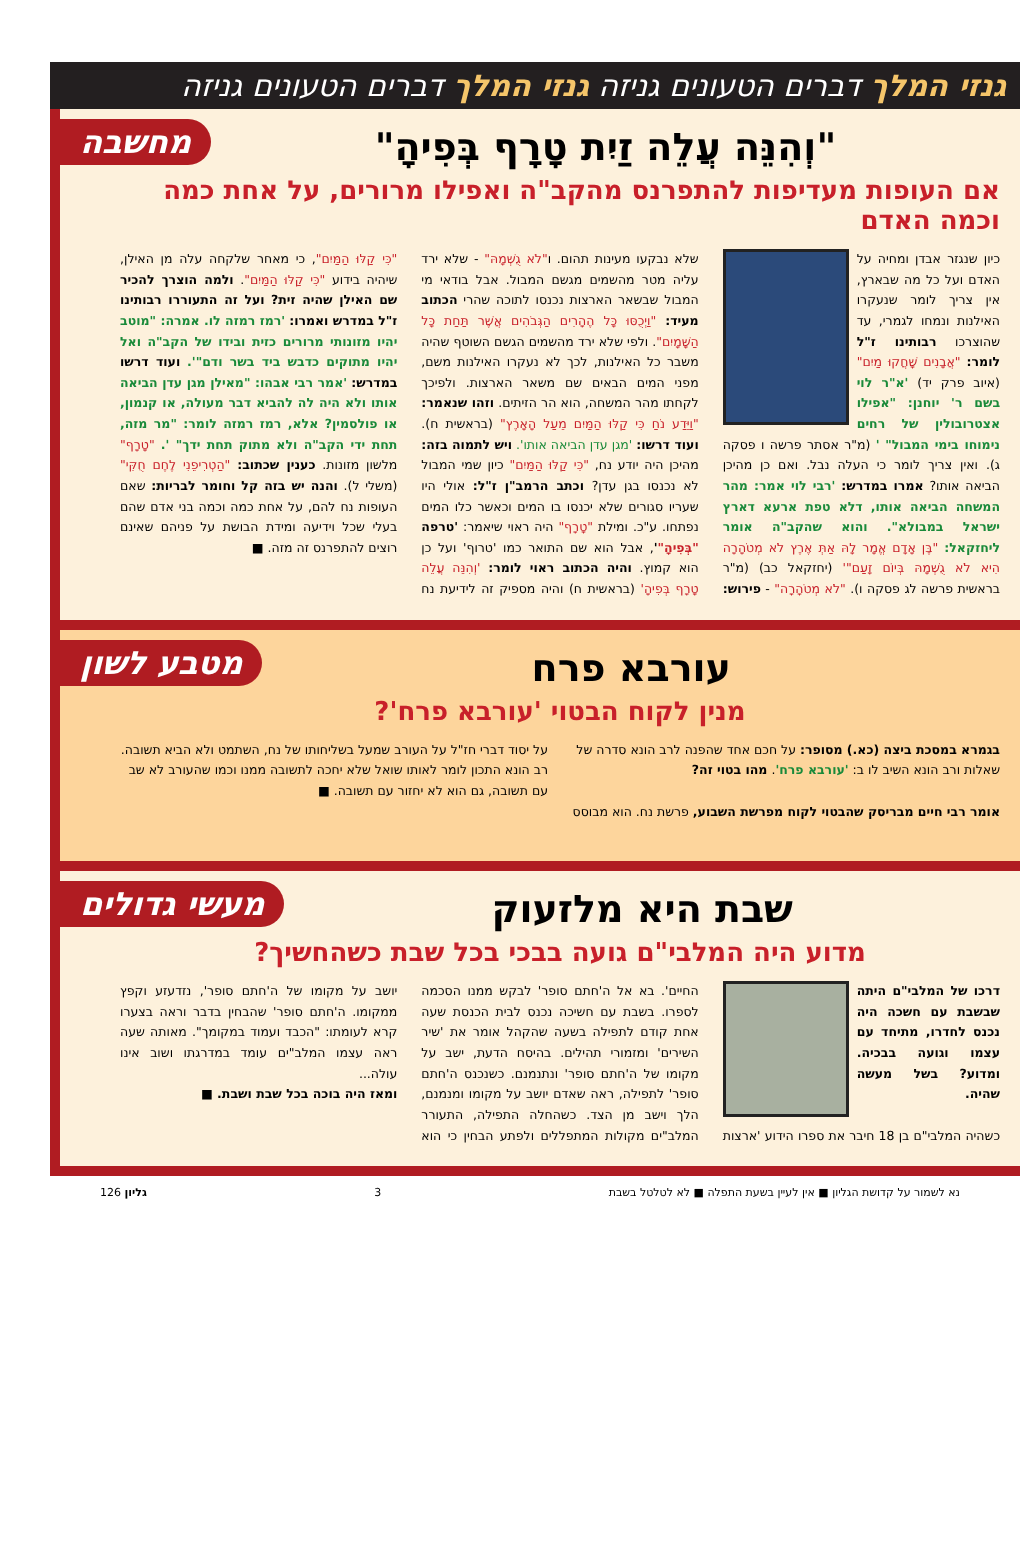גנזי המלך דברים הטעונים גניזה גנזי המלך דברים הטעונים גניזה
מחשבה
"וְהִנֵּה עֲלֵה זַיִת טָרָף בְּפִיהָ"
אם העופות מעדיפות להתפרנס מהקב"ה ואפילו מרורים, על אחת כמה וכמה האדם
כיון שנגזר אבדן ומחיה על האדם ועל כל מה שבארץ, אין צריך לומר שנעקרו האילנות ונמחו לגמרי, עד שהוצרכו רבותינו ז"ל לומר: "אֲבָנִים שָׁחֲקוּ מַיִם" (איוב פרק יד) 'א"ר לוי בשם ר' יוחנן: "אפילו אצטרובולין של רחים נימוחו בימי המבול" ' (מ"ר אסתר פרשה ו פסקה ג). ואין צריך לומר כי העלה נבל. ואם כן מהיכן הביאה אותו? אמרו במדרש: 'רבי לוי אמר: מהר המשחה הביאה אותו, דלא טפת ארעא דארץ ישראל במבולא". והוא שהקב"ה אומר ליחזקאל: "בֶּן אָדָם אֱמָר לָהּ אַתְּ אֶרֶץ לֹא מְטֹהָרָה הִיא לֹא גֻשְׁמָהּ בְּיוֹם זָעַם"' (יחזקאל כב) (מ"ר בראשית פרשה לג פסקה ו). "לֹא מְטֹהָרָה" - פירוש: שלא נבקעו מעינות תהום. ו"לֹא גֻשְׁמָהּ" - שלא ירד עליה מטר מהשמים מגשם המבול. אבל בודאי מי המבול שבשאר הארצות נכנסו לתוכה שהרי הכתוב מעיד: "וַיְכֻסּוּ כָּל הֶהָרִים הַגְּבֹהִים אֲשֶׁר תַּחַת כָּל הַשָּׁמָיִם". ולפי שלא ירד מהשמים הגשם השוטף שהיה משבר כל האילנות, לכך לא נעקרו האילנות משם, מפני המים הבאים שם משאר הארצות. ולפיכך לקחתו מהר המשחה, הוא הר הזיתים. וזהו שנאמר: "וַיֵּדַע נֹחַ כִּי קַלּוּ הַמַּיִם מֵעַל הָאָרֶץ" (בראשית ח). ועוד דרשו: 'מגן עדן הביאה אותו'. ויש לתמוה בזה: מהיכן היה יודע נח, "כִּי קַלּוּ הַמַּיִם" כיון שמי המבול לא נכנסו בגן עדן? וכתב הרמב"ן ז"ל: אולי היו שעריו סגורים שלא יכנסו בו המים וכאשר כלו המים נפתחו. ע"כ. ומילת "טָרָף" היה ראוי שיאמר: 'טרפה "בְּפִיהָ"', אבל הוא שם התואר כמו 'טרוף' ועל כן הוא קמוץ. והיה הכתוב ראוי לומר: 'וְהִנֵּה עֲלֵה טָרָף בְּפִיהָ' (בראשית ח) והיה מספיק זה לידיעת נח "כִּי קַלּוּ הַמַּיִם", כי מאחר שלקחה עלה מן האילן, שיהיה בידוע "כִּי קַלּוּ הַמַּיִם". ולמה הוצרך להכיר שם האילן שהיה זית? ועל זה התעוררו רבותינו ז"ל במדרש ואמרו: 'רמז רמזה לו. אמרה: "מוטב יהיו מזונותי מרורים כזית ובידו של הקב"ה ואל יהיו מתוקים כדבש ביד בשר ודם"'. ועוד דרשו במדרש: 'אמר רבי אבהו: "מאילן מגן עדן הביאה אותו ולא היה לה להביא דבר מעולה, או קנמון, או פולסמין? אלא, רמז רמזה לומר: "מר מזה, תחת ידי הקב"ה ולא מתוק תחת ידך" '. "טָרָף" מלשון מזונות. כענין שכתוב: "הַטְרִיפֵנִי לֶחֶם חֻקִּי" (משלי ל). והנה יש בזה קל וחומר לבריות: שאם העופות נח להם, על אחת כמה וכמה בני אדם שהם בעלי שכל וידיעה ומידת הבושת על פניהם שאינם רוצים להתפרנס זה מזה. ■
מטבע לשון
עורבא פרח
מנין לקוח הבטוי 'עורבא פרח'?
בגמרא במסכת ביצה (כא.) מסופר: על חכם אחד שהפנה לרב הונא סדרה של שאלות ורב הונא השיב לו ב: 'עורבא פרח'. מהו בטוי זה?
אומר רבי חיים מבריסק שהבטוי לקוח מפרשת השבוע, פרשת נח. הוא מבוסס על יסוד דברי חז"ל על העורב שמעל בשליחותו של נח, השתמט ולא הביא תשובה. רב הונא התכון לומר לאותו שואל שלא יחכה לתשובה ממנו וכמו שהעורב לא שב עם תשובה, גם הוא לא יחזור עם תשובה. ■
מעשי גדולים
שבת היא מלזעוק
מדוע היה המלבי"ם גועה בבכי בכל שבת כשהחשיך?
דרכו של המלבי"ם היתה שבשבת עם חשכה היה נכנס לחדרו, מתיחד עם עצמו וגועה בבכיה. ומדוע? בשל מעשה שהיה.
כשהיה המלבי"ם בן 18 חיבר את ספרו הידוע 'ארצות החיים'. בא אל ה'חתם סופר' לבקש ממנו הסכמה לספרו. בשבת עם חשיכה נכנס לבית הכנסת שעה אחת קודם לתפילה בשעה שהקהל אומר את 'שיר השירים' ומזמורי תהילים. בהיסח הדעת, ישב על מקומו של ה'חתם סופר' ונתנמנם. כשנכנס ה'חתם סופר' לתפילה, ראה שאדם יושב על מקומו ומנמנם, הלך וישב מן הצד. כשהחלה התפילה, התעורר המלב"ים מקולות המתפללים ולפתע הבחין כי הוא יושב על מקומו של ה'חתם סופר', נזדעזע וקפץ ממקומו. ה'חתם סופר' שהבחין בדבר וראה בצערו קרא לעומתו: "הכבד ועמוד במקומך". מאותה שעה ראה עצמו המלב"ים עומד במדרגתו ושוב אינו עולה...
ומאז היה בוכה בכל שבת ושבת. ■
נא לשמור על קדושת הגליון ■ אין לעיין בשעת התפלה ■ לא לטלטל בשבת 3 גליון 126